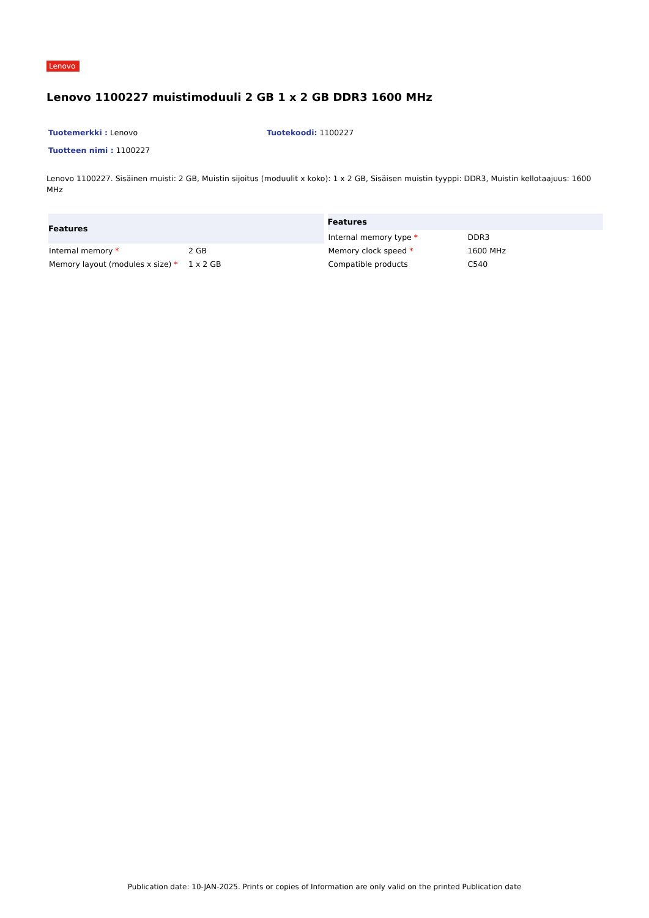Lenovo
Lenovo 1100227 muistimoduuli 2 GB 1 x 2 GB DDR3 1600 MHz
Tuotemerkki : Lenovo Tuotekoodi: 1100227
Tuotteen nimi : 1100227
Lenovo 1100227. Sisäinen muisti: 2 GB, Muistin sijoitus (moduulit x koko): 1 x 2 GB, Sisäisen muistin tyyppi: DDR3, Muistin kellotaajuus: 1600 MHz
| Features | |
| --- | --- |
| Internal memory * | 2 GB |
| Memory layout (modules x size) * | 1 x 2 GB |
| Features | |
| --- | --- |
| Internal memory type * | DDR3 |
| Memory clock speed * | 1600 MHz |
| Compatible products | C540 |
Publication date: 10-JAN-2025. Prints or copies of Information are only valid on the printed Publication date